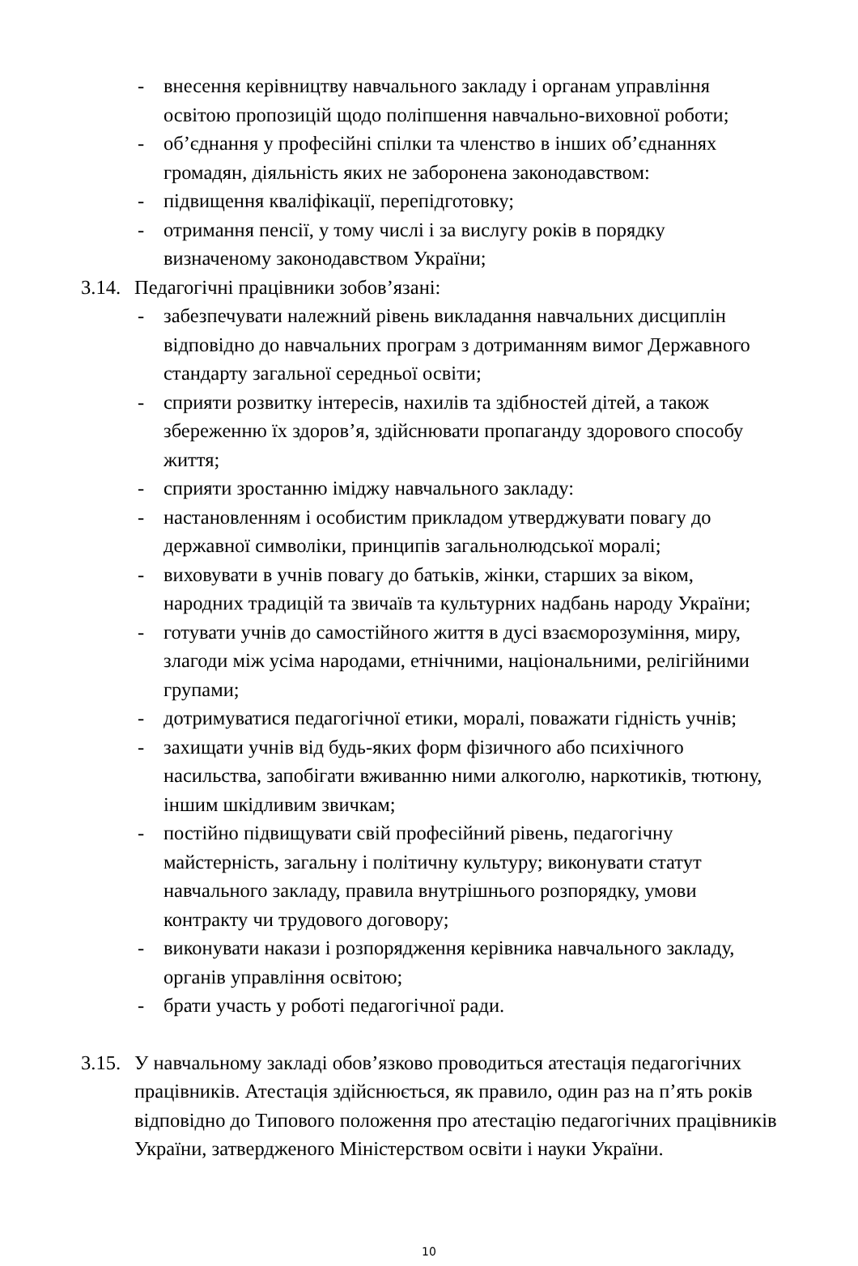- внесення керівництву навчального закладу і органам управління освітою пропозицій щодо поліпшення навчально-виховної роботи;
- об’єднання у професійні спілки та членство в інших об’єднаннях громадян, діяльність яких не заборонена законодавством:
- підвищення кваліфікації, перепідготовку;
- отримання пенсії, у тому числі і за вислугу років в порядку визначеному законодавством України;
3.14. Педагогічні працівники зобов’язані:
- забезпечувати належний рівень викладання навчальних дисциплін відповідно до навчальних програм з дотриманням вимог Державного стандарту загальної середньої освіти;
- сприяти розвитку інтересів, нахилів та здібностей дітей, а також збереженню їх здоров’я, здійснювати пропаганду здорового способу життя;
- сприяти зростанню іміджу навчального закладу:
- настановленням і особистим прикладом утверджувати повагу до державної символіки, принципів загальнолюдської моралі;
- виховувати в учнів повагу до батьків, жінки, старших за віком, народних традицій та звичаїв та культурних надбань народу України;
- готувати учнів до самостійного життя в дусі взаєморозуміння, миру, злагоди між усіма народами, етнічними, національними, релігійними групами;
- дотримуватися педагогічної етики, моралі, поважати гідність учнів;
- захищати учнів від будь-яких форм фізичного або психічного насильства, запобігати вживанню ними алкоголю, наркотиків, тютюну, іншим шкідливим звичкам;
- постійно підвищувати свій професійний рівень, педагогічну майстерність, загальну і політичну культуру; виконувати статут навчального закладу, правила внутрішнього розпорядку, умови контракту чи трудового договору;
- виконувати накази і розпорядження керівника навчального закладу, органів управління освітою;
- брати участь у роботі педагогічної ради.
3.15. У навчальному закладі обов’язково проводиться атестація педагогічних працівників. Атестація здійснюється, як правило, один раз на п’ять років відповідно до Типового положення про атестацію педагогічних працівників України, затвердженого Міністерством освіти і науки України.
10